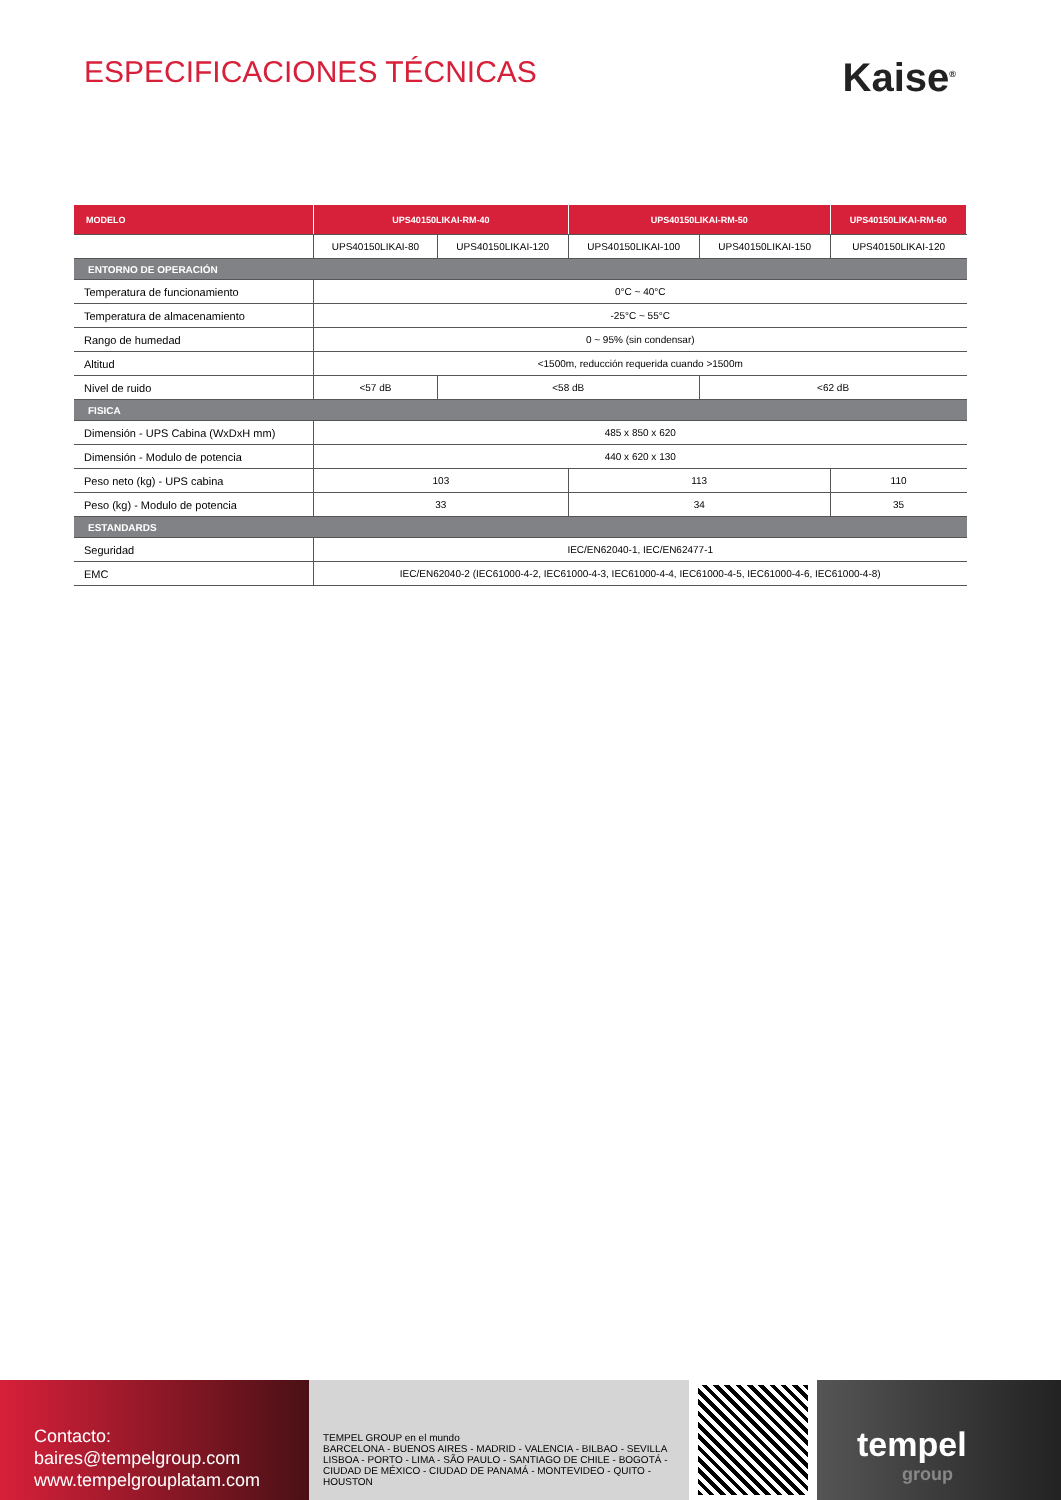ESPECIFICACIONES TÉCNICAS
Kaise<sup>®</sup>
| MODELO | UPS40150LIKAI-RM-40 | | UPS40150LIKAI-RM-50 | | UPS40150LIKAI-RM-60 |
| --- | --- | --- | --- | --- | --- |
| | UPS40150LIKAI-80 | UPS40150LIKAI-120 | UPS40150LIKAI-100 | UPS40150LIKAI-150 | UPS40150LIKAI-120 |
| ENTORNO DE OPERACIÓN | | | | | |
| Temperatura de funcionamiento | 0°C ~ 40°C | | | | |
| Temperatura de almacenamiento | -25°C ~ 55°C | | | | |
| Rango de humedad | 0 ~ 95% (sin condensar) | | | | |
| Altitud | <1500m, reducción requerida cuando >1500m | | | | |
| Nivel de ruido | <57 dB | <58 dB | | <62 dB | |
| FISICA | | | | | |
| Dimensión - UPS Cabina (WxDxH mm) | 485 x 850 x 620 | | | | |
| Dimensión - Modulo de potencia | 440 x 620 x 130 | | | | |
| Peso neto (kg) - UPS cabina | 103 | | 113 | | 110 |
| Peso (kg) - Modulo de potencia | 33 | | 34 | | 35 |
| ESTANDARDS | | | | | |
| Seguridad | IEC/EN62040-1, IEC/EN62477-1 | | | | |
| EMC | IEC/EN62040-2 (IEC61000-4-2, IEC61000-4-3, IEC61000-4-4, IEC61000-4-5, IEC61000-4-6, IEC61000-4-8) | | | | |
Contacto:
baires@tempelgroup.com
www.tempelgrouplatam.com
TEMPEL GROUP en el mundo
BARCELONA - BUENOS AIRES - MADRID - VALENCIA - BILBAO - SEVILLA
LISBOA - PORTO - LIMA - SÃO PAULO - SANTIAGO DE CHILE - BOGOTÁ -
CIUDAD DE MÉXICO - CIUDAD DE PANAMÁ - MONTEVIDEO - QUITO - HOUSTON
tempel
group